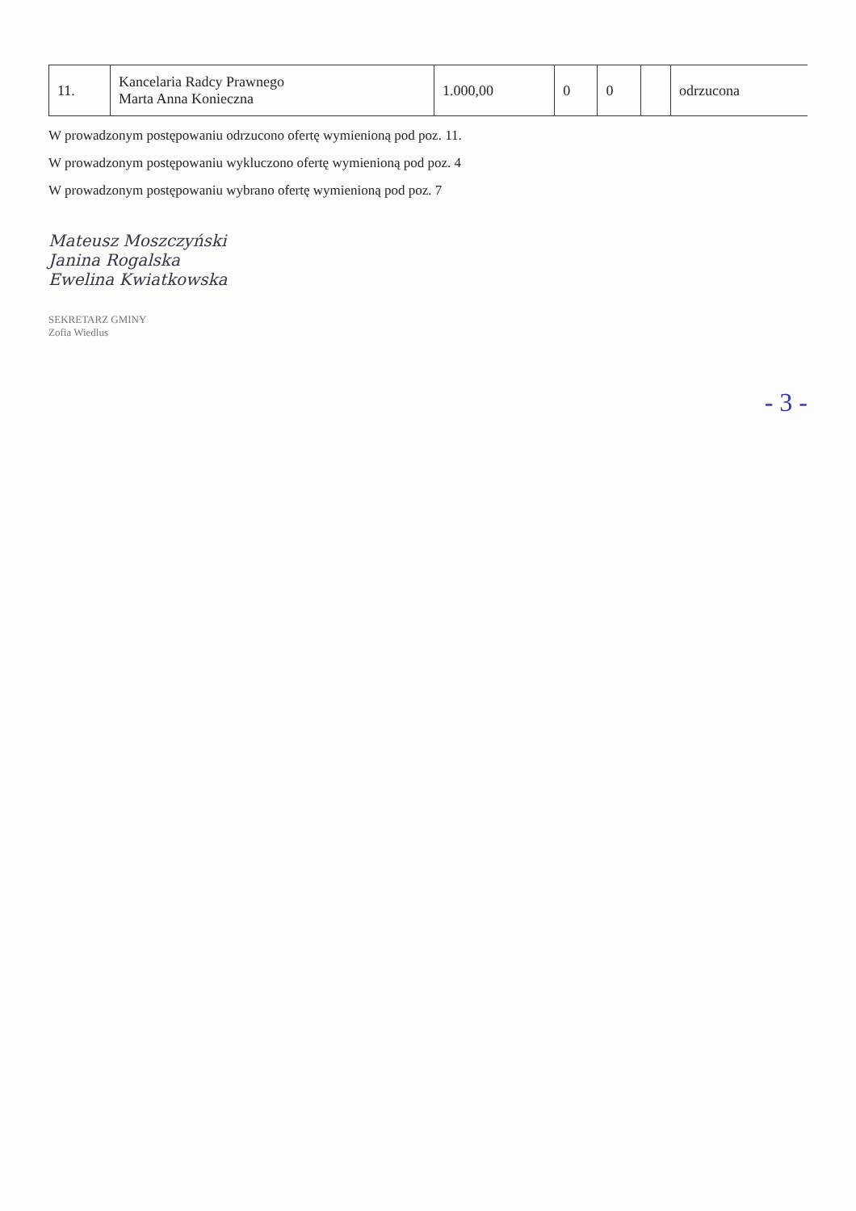| 11. | Kancelaria Radcy Prawnego Marta Anna Konieczna | 1.000,00 | 0 | 0 | | odrzucona |
W prowadzonym postępowaniu odrzucono ofertę wymienioną pod poz. 11.
W prowadzonym postępowaniu wykluczono ofertę wymienioną pod poz. 4
W prowadzonym postępowaniu wybrano ofertę wymienioną pod poz. 7
Mateusz Moszczyński
Janina Rogalska
Ewelina Kwiatkowska
SEKRETARZ GMINY
Zofia Wiedlus
- 3 -